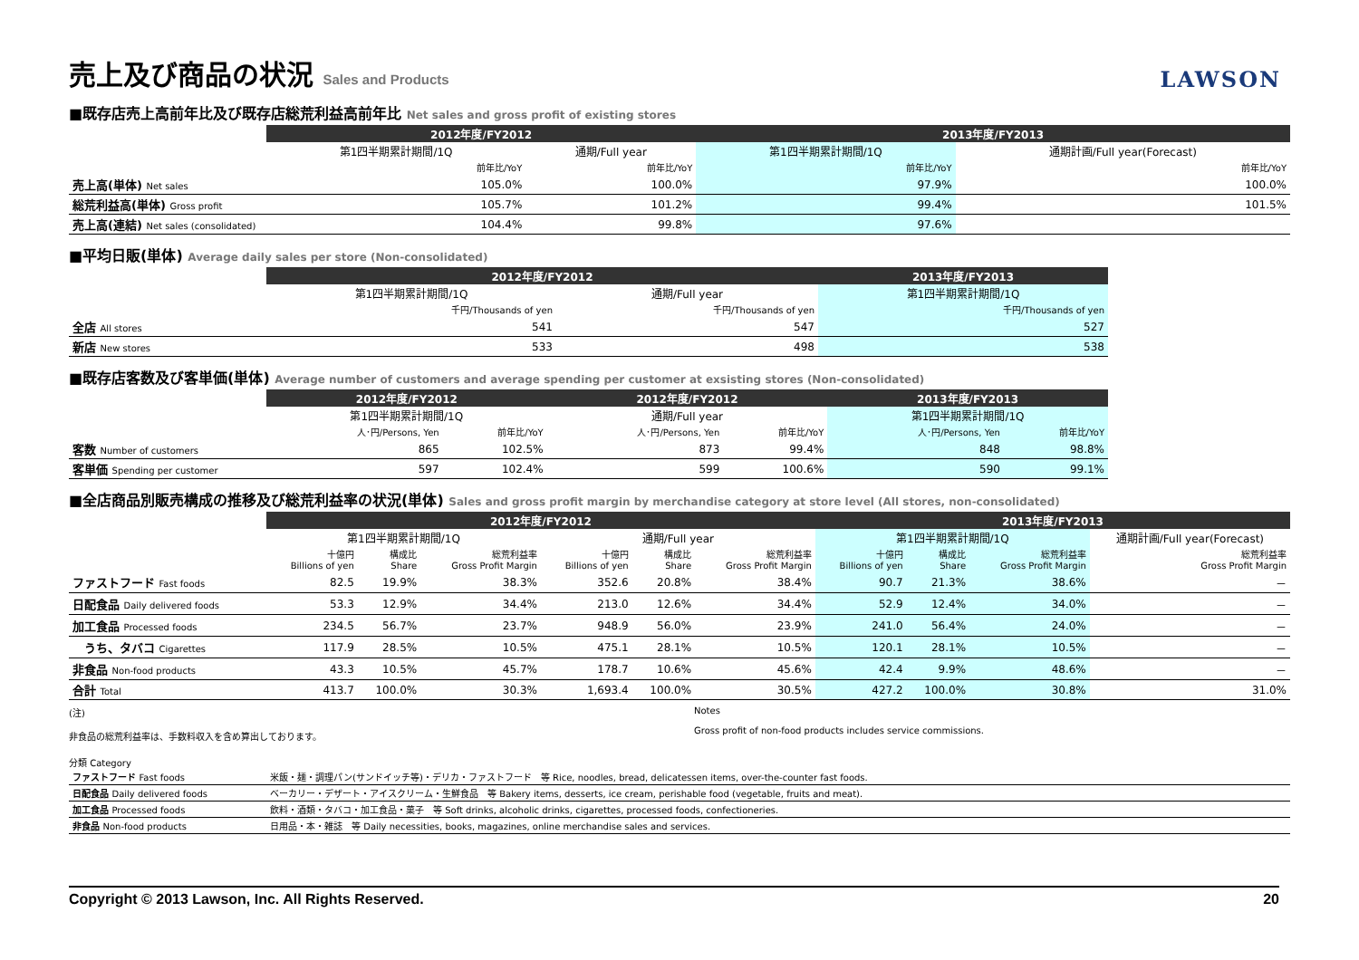売上及び商品の状況 Sales and Products LAWSON
■既存店売上高前年比及び既存店総荒利益高前年比 Net sales and gross profit of existing stores
| | 2012年度/FY2012 | | 2013年度/FY2013 | |
| | 第1四半期累計期間/1Q | 通期/Full year | 第1四半期累計期間/1Q | 通期計画/Full year(Forecast) |
| | 前年比/YoY | 前年比/YoY | 前年比/YoY | 前年比/YoY |
| 売上高(単体) Net sales | 105.0% | 100.0% | 97.9% | 100.0% |
| 総荒利益高(単体) Gross profit | 105.7% | 101.2% | 99.4% | 101.5% |
| 売上高(連結) Net sales (consolidated) | 104.4% | 99.8% | 97.6% | |
■平均日販(単体) Average daily sales per store (Non-consolidated)
| | 2012年度/FY2012 | | 2013年度/FY2013 |
| | 第1四半期累計期間/1Q | 通期/Full year | 第1四半期累計期間/1Q |
| | 千円/Thousands of yen | 千円/Thousands of yen | 千円/Thousands of yen |
| 全店 All stores | 541 | 547 | 527 |
| 新店 New stores | 533 | 498 | 538 |
■既存店客数及び客単価(単体) Average number of customers and average spending per customer at exsisting stores (Non-consolidated)
| | 2012年度/FY2012 | | 2012年度/FY2012 | | 2013年度/FY2013 | |
| | 第1四半期累計期間/1Q | | 通期/Full year | | 第1四半期累計期間/1Q | |
| | 人･円/Persons, Yen | 前年比/YoY | 人･円/Persons, Yen | 前年比/YoY | 人･円/Persons, Yen | 前年比/YoY |
| 客数 Number of customers | 865 | 102.5% | 873 | 99.4% | 848 | 98.8% |
| 客単価 Spending per customer | 597 | 102.4% | 599 | 100.6% | 590 | 99.1% |
■全店商品別販売構成の推移及び総荒利益率の状況(単体) Sales and gross profit margin by merchandise category at store level (All stores, non-consolidated)
| | 2012年度/FY2012 | | | | | | 2013年度/FY2013 | | | |
| | 第1四半期累計期間/1Q | | | 通期/Full year | | | 第1四半期累計期間/1Q | | | 通期計画/Full year(Forecast) |
| | 十億円 Billions of yen | 構成比 Share | 総荒利益率 Gross Profit Margin | 十億円 Billions of yen | 構成比 Share | 総荒利益率 Gross Profit Margin | 十億円 Billions of yen | 構成比 Share | 総荒利益率 Gross Profit Margin | 総荒利益率 Gross Profit Margin |
| ファストフード Fast foods | 82.5 | 19.9% | 38.3% | 352.6 | 20.8% | 38.4% | 90.7 | 21.3% | 38.6% | － |
| 日配食品 Daily delivered foods | 53.3 | 12.9% | 34.4% | 213.0 | 12.6% | 34.4% | 52.9 | 12.4% | 34.0% | － |
| 加工食品 Processed foods | 234.5 | 56.7% | 23.7% | 948.9 | 56.0% | 23.9% | 241.0 | 56.4% | 24.0% | － |
| うち、タバコ Cigarettes | 117.9 | 28.5% | 10.5% | 475.1 | 28.1% | 10.5% | 120.1 | 28.1% | 10.5% | － |
| 非食品 Non-food products | 43.3 | 10.5% | 45.7% | 178.7 | 10.6% | 45.6% | 42.4 | 9.9% | 48.6% | － |
| 合計 Total | 413.7 | 100.0% | 30.3% | 1,693.4 | 100.0% | 30.5% | 427.2 | 100.0% | 30.8% | 31.0% |
(注)
非食品の総荒利益率は、手数料収入を含め算出しております。
Notes
Gross profit of non-food products includes service commissions.
分類 Category
| ファストフード Fast foods | 米飯・麺・調理パン(サンドイッチ等)・デリカ・ファストフード 等 Rice, noodles, bread, delicatessen items, over-the-counter fast foods. |
| 日配食品 Daily delivered foods | ベーカリー・デザート・アイスクリーム・生鮮食品 等 Bakery items, desserts, ice cream, perishable food (vegetable, fruits and meat). |
| 加工食品 Processed foods | 飲料・酒類・タバコ・加工食品・菓子 等 Soft drinks, alcoholic drinks, cigarettes, processed foods, confectioneries. |
| 非食品 Non-food products | 日用品・本・雑誌 等 Daily necessities, books, magazines, online merchandise sales and services. |
Copyright © 2013 Lawson, Inc. All Rights Reserved. 20